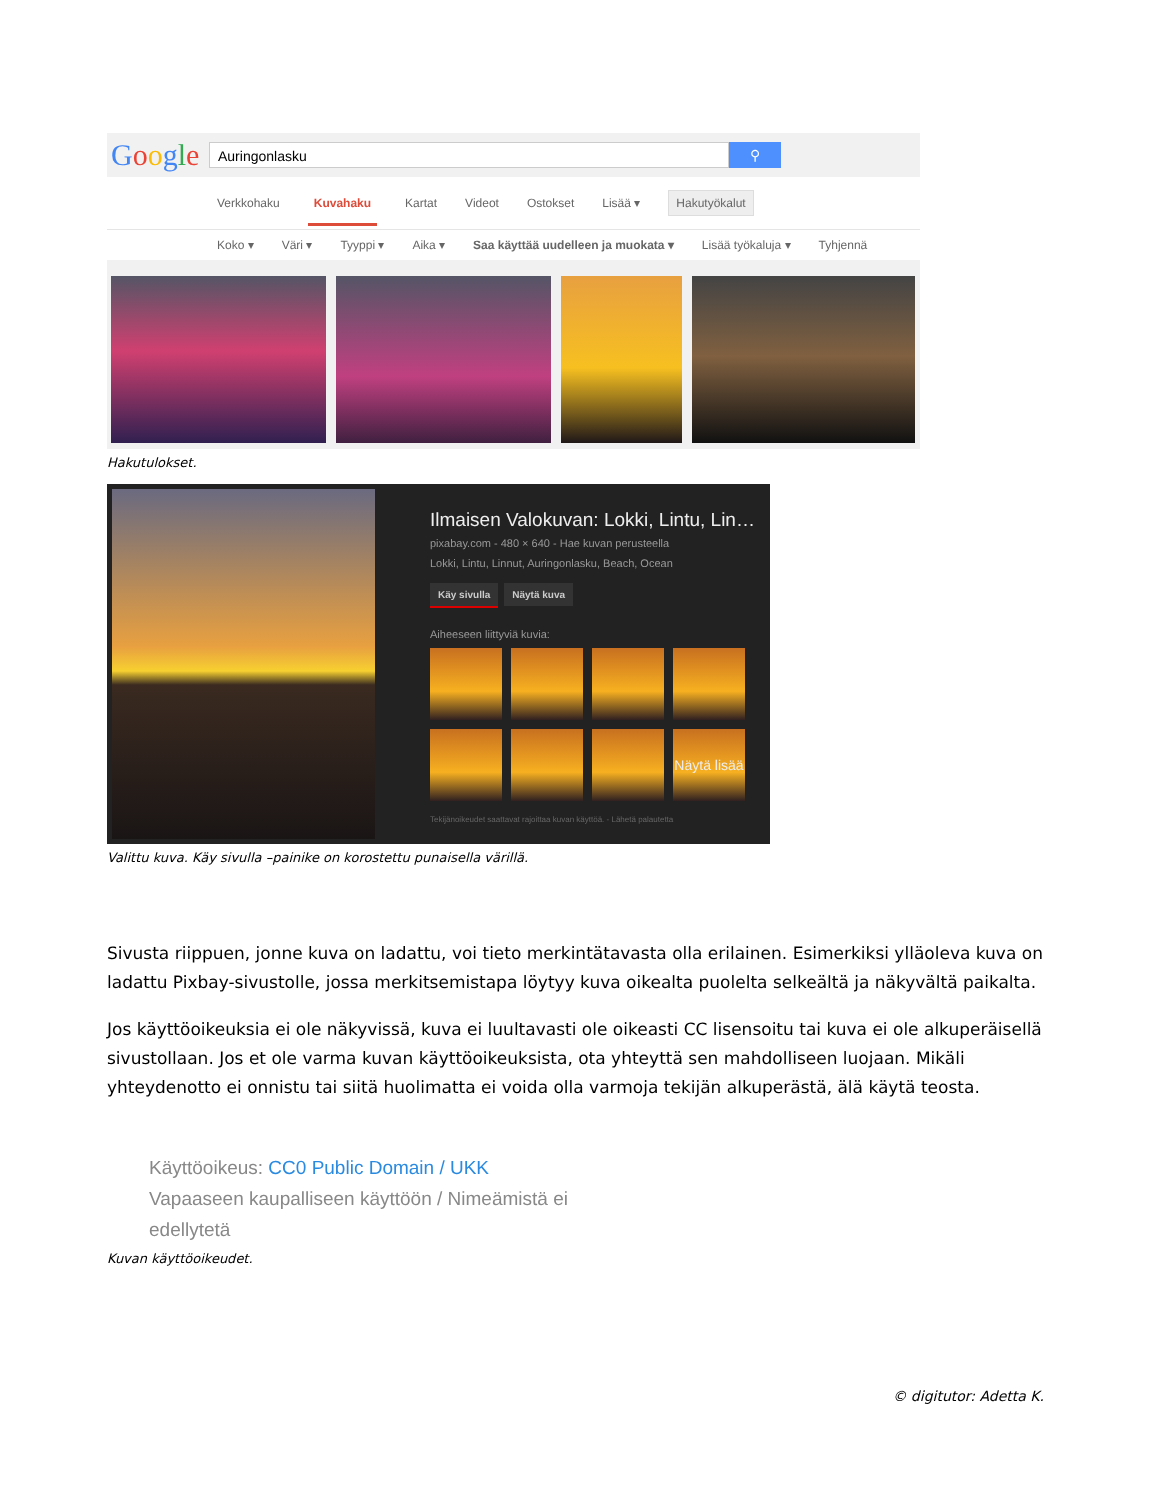Google
Auringonlasku ⚲
Verkkohaku Kuvahaku Kartat Videot Ostokset Lisää ▾ Hakutyökalut
Koko ▾ Väri ▾ Tyyppi ▾ Aika ▾ Saa käyttää uudelleen ja muokata ▾ Lisää työkaluja ▾ Tyhjennä
Hakutulokset.
Ilmaisen Valokuvan: Lokki, Lintu, Lin…
pixabay.com - 480 × 640 - Hae kuvan perusteella
Lokki, Lintu, Linnut, Auringonlasku, Beach, Ocean
Käy sivulla Näytä kuva
Aiheeseen liittyviä kuvia:
Näytä lisää
Tekijänoikeudet saattavat rajoittaa kuvan käyttöä. - Lähetä palautetta
Valittu kuva. Käy sivulla –painike on korostettu punaisella värillä.
Sivusta riippuen, jonne kuva on ladattu, voi tieto merkintätavasta olla erilainen. Esimerkiksi ylläoleva kuva on ladattu Pixbay-sivustolle, jossa merkitsemistapa löytyy kuva oikealta puolelta selkeältä ja näkyvältä paikalta.
Jos käyttöoikeuksia ei ole näkyvissä, kuva ei luultavasti ole oikeasti CC lisensoitu tai kuva ei ole alkuperäisellä sivustollaan. Jos et ole varma kuvan käyttöoikeuksista, ota yhteyttä sen mahdolliseen luojaan. Mikäli yhteydenotto ei onnistu tai siitä huolimatta ei voida olla varmoja tekijän alkuperästä, älä käytä teosta.
Käyttöoikeus: CC0 Public Domain / UKK
Vapaaseen kaupalliseen käyttöön / Nimeämistä ei
edellytetä
Kuvan käyttöoikeudet.
© digitutor: Adetta K.